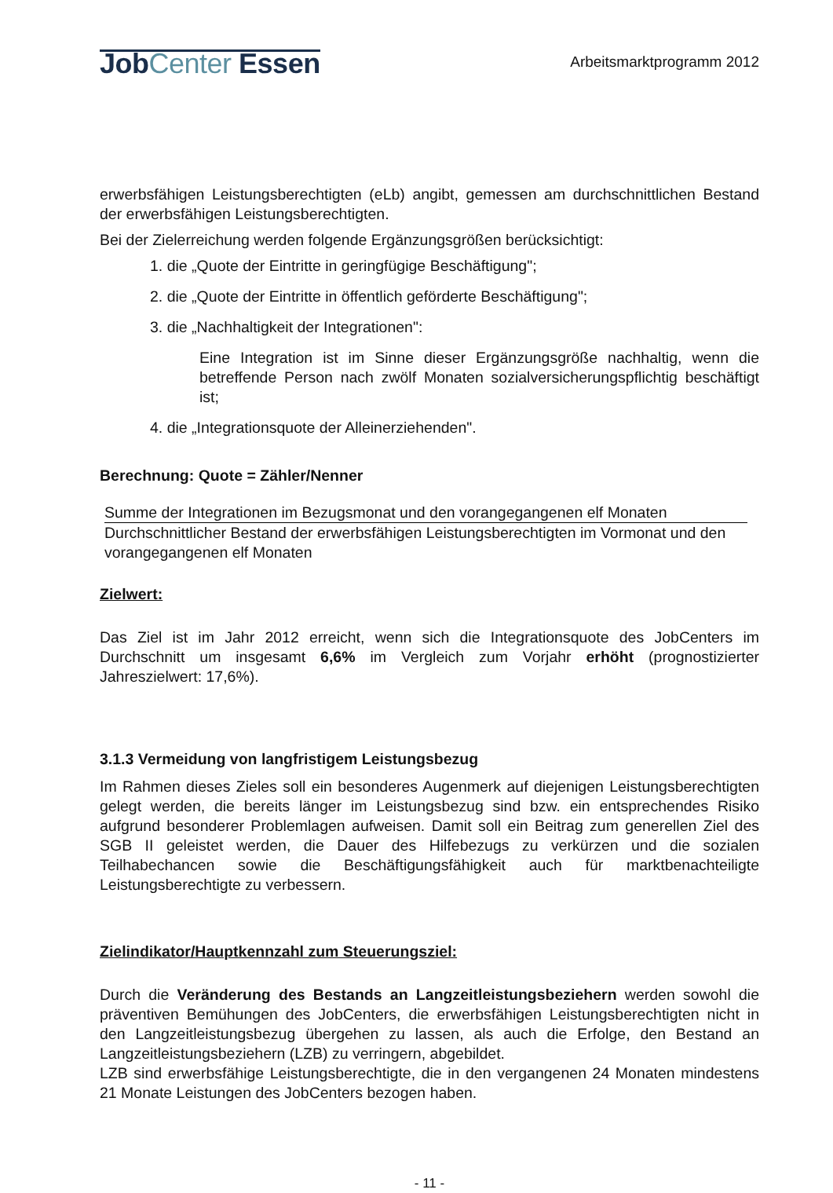JobCenter Essen
Arbeitsmarktprogramm 2012
erwerbsfähigen Leistungsberechtigten (eLb) angibt, gemessen am durchschnittlichen Bestand der erwerbsfähigen Leistungsberechtigten.
Bei der Zielerreichung werden folgende Ergänzungsgrößen berücksichtigt:
1. die „Quote der Eintritte in geringfügige Beschäftigung";
2. die „Quote der Eintritte in öffentlich geförderte Beschäftigung";
3. die „Nachhaltigkeit der Integrationen":
Eine Integration ist im Sinne dieser Ergänzungsgröße nachhaltig, wenn die betreffende Person nach zwölf Monaten sozialversicherungspflichtig beschäftigt ist;
4. die „Integrationsquote der Alleinerziehenden".
Berechnung: Quote = Zähler/Nenner
Summe der Integrationen im Bezugsmonat und den vorangegangenen elf Monaten
Durchschnittlicher Bestand der erwerbsfähigen Leistungsberechtigten im Vormonat und den vorangegangenen elf Monaten
Zielwert:
Das Ziel ist im Jahr 2012 erreicht, wenn sich die Integrationsquote des JobCenters im Durchschnitt um insgesamt 6,6% im Vergleich zum Vorjahr erhöht (prognostizierter Jahreszielwert: 17,6%).
3.1.3 Vermeidung von langfristigem Leistungsbezug
Im Rahmen dieses Zieles soll ein besonderes Augenmerk auf diejenigen Leistungsberechtigten gelegt werden, die bereits länger im Leistungsbezug sind bzw. ein entsprechendes Risiko aufgrund besonderer Problemlagen aufweisen. Damit soll ein Beitrag zum generellen Ziel des SGB II geleistet werden, die Dauer des Hilfebezugs zu verkürzen und die sozialen Teilhabechancen sowie die Beschäftigungsfähigkeit auch für marktbenachteiligte Leistungsberechtigte zu verbessern.
Zielindikator/Hauptkennzahl zum Steuerungsziel:
Durch die Veränderung des Bestands an Langzeitleistungsbeziehern werden sowohl die präventiven Bemühungen des JobCenters, die erwerbsfähigen Leistungsberechtigten nicht in den Langzeitleistungsbezug übergehen zu lassen, als auch die Erfolge, den Bestand an Langzeitleistungsbeziehern (LZB) zu verringern, abgebildet.
LZB sind erwerbsfähige Leistungsberechtigte, die in den vergangenen 24 Monaten mindestens 21 Monate Leistungen des JobCenters bezogen haben.
- 11 -